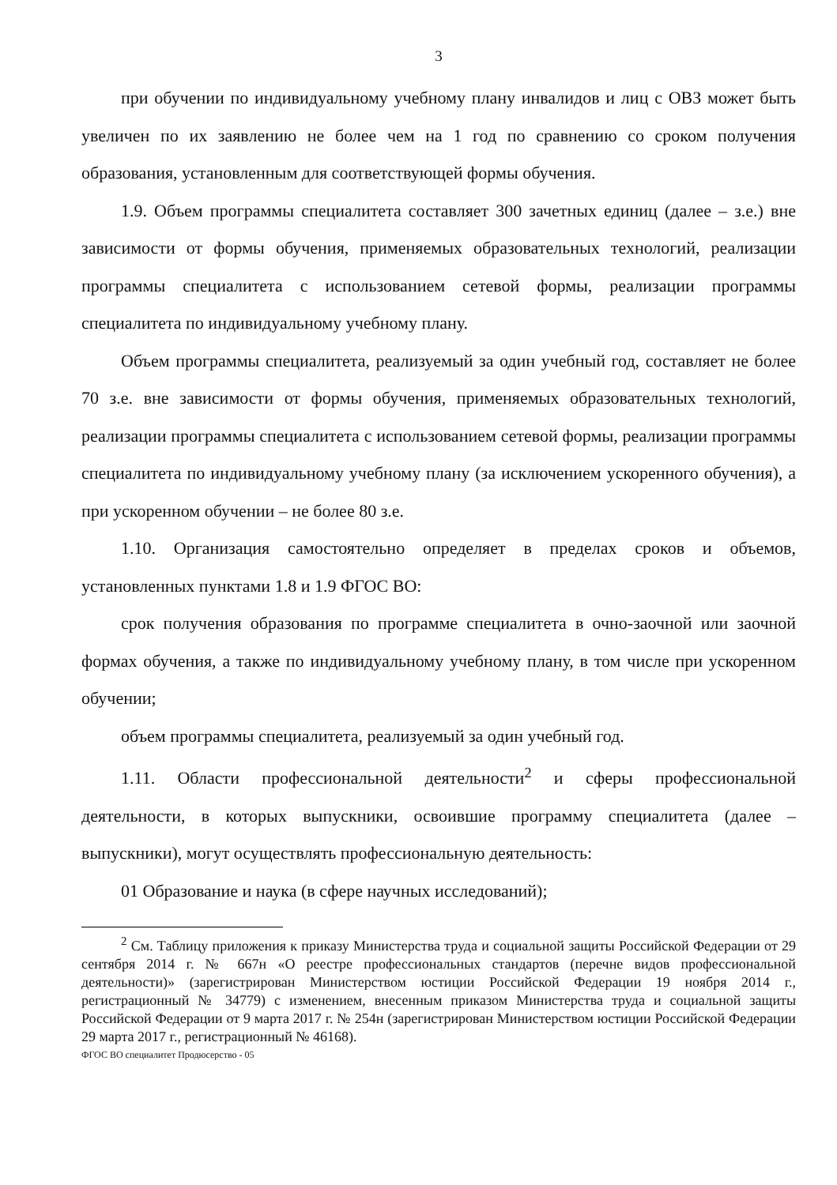3
при обучении по индивидуальному учебному плану инвалидов и лиц с ОВЗ может быть увеличен по их заявлению не более чем на 1 год по сравнению со сроком получения образования, установленным для соответствующей формы обучения.
1.9. Объем программы специалитета составляет 300 зачетных единиц (далее – з.е.) вне зависимости от формы обучения, применяемых образовательных технологий, реализации программы специалитета с использованием сетевой формы, реализации программы специалитета по индивидуальному учебному плану.
Объем программы специалитета, реализуемый за один учебный год, составляет не более 70 з.е. вне зависимости от формы обучения, применяемых образовательных технологий, реализации программы специалитета с использованием сетевой формы, реализации программы специалитета по индивидуальному учебному плану (за исключением ускоренного обучения), а при ускоренном обучении – не более 80 з.е.
1.10. Организация самостоятельно определяет в пределах сроков и объемов, установленных пунктами 1.8 и 1.9 ФГОС ВО:
срок получения образования по программе специалитета в очно-заочной или заочной формах обучения, а также по индивидуальному учебному плану, в том числе при ускоренном обучении;
объем программы специалитета, реализуемый за один учебный год.
1.11. Области профессиональной деятельности<sup>2</sup> и сферы профессиональной деятельности, в которых выпускники, освоившие программу специалитета (далее – выпускники), могут осуществлять профессиональную деятельность:
01 Образование и наука (в сфере научных исследований);
<sup>2</sup> См. Таблицу приложения к приказу Министерства труда и социальной защиты Российской Федерации от 29 сентября 2014 г. № 667н «О реестре профессиональных стандартов (перечне видов профессиональной деятельности)» (зарегистрирован Министерством юстиции Российской Федерации 19 ноября 2014 г., регистрационный № 34779) с изменением, внесенным приказом Министерства труда и социальной защиты Российской Федерации от 9 марта 2017 г. № 254н (зарегистрирован Министерством юстиции Российской Федерации 29 марта 2017 г., регистрационный № 46168).
ФГОС ВО специалитет Продюсерство - 05